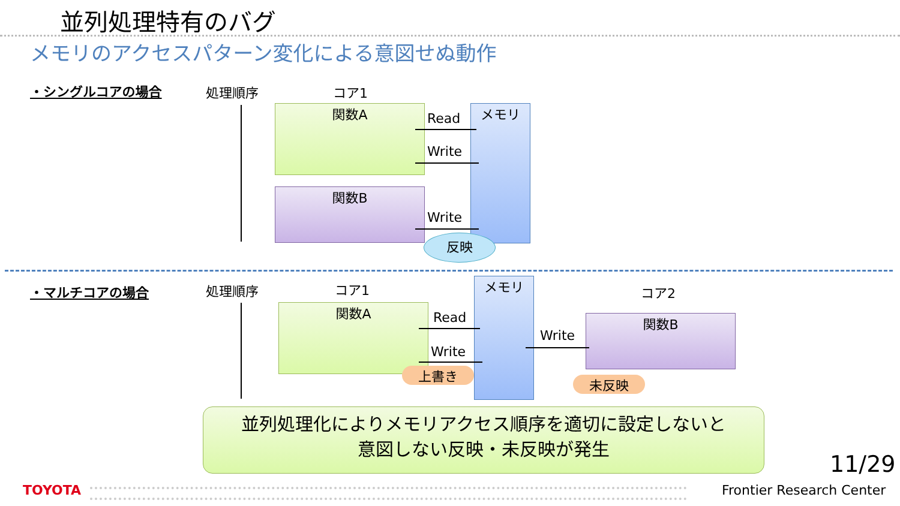並列処理特有のバグ
メモリのアクセスパターン変化による意図せぬ動作
・シングルコアの場合 処理順序 コア1
関数A
関数B
メモリ
Read
Write
Write
反映
・マルチコアの場合 処理順序 コア1 コア2
関数A
メモリ
関数B
Read
Write
Write
上書き
未反映
並列処理化によりメモリアクセス順序を適切に設定しないと
意図しない反映・未反映が発生
11/29
TOYOTA Frontier Research Center